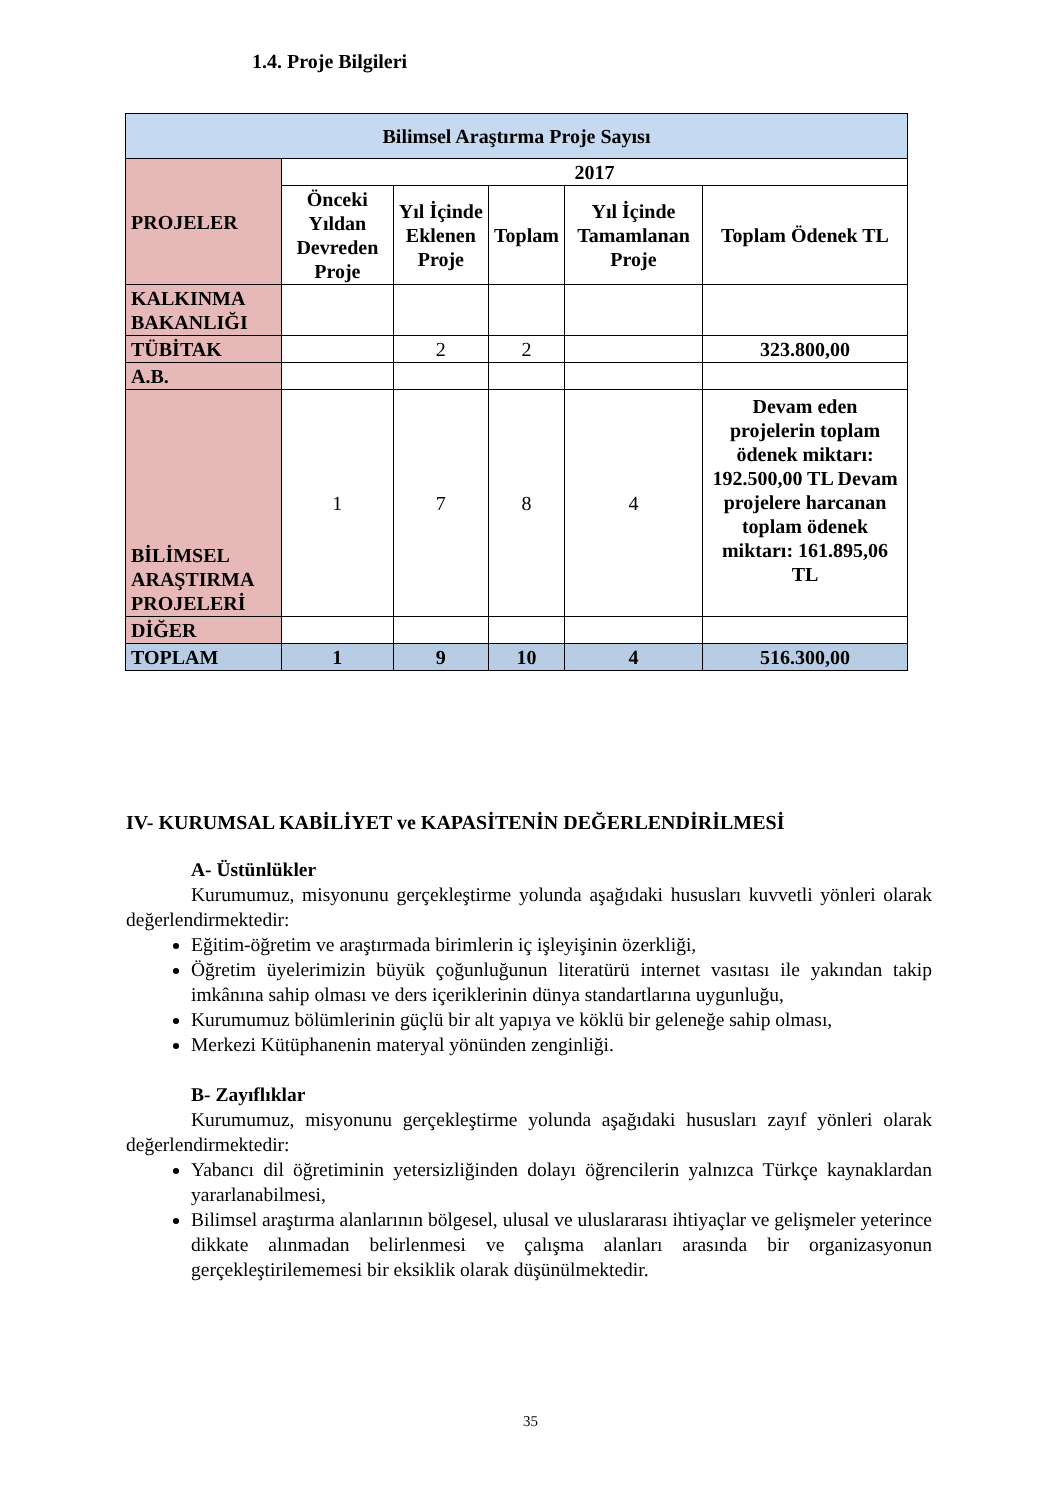1.4. Proje Bilgileri
| Bilimsel Araştırma Proje Sayısı | | | | | |
| --- | --- | --- | --- | --- | --- |
| PROJELER | 2017 | | | | |
| | Önceki Yıldan Devreden Proje | Yıl İçinde Eklenen Proje | Toplam | Yıl İçinde Tamamlanan Proje | Toplam Ödenek TL |
| KALKINMA BAKANLIĞI | | | | | |
| TÜBİTAK | | 2 | 2 | | 323.800,00 |
| A.B. | | | | | |
| BİLİMSEL ARAŞTIRMA PROJELERİ | 1 | 7 | 8 | 4 | Devam eden projelerin toplam ödenek miktarı: 192.500,00 TL Devam projelere harcanan toplam ödenek miktarı: 161.895,06 TL |
| DİĞER | | | | | |
| TOPLAM | 1 | 9 | 10 | 4 | 516.300,00 |
IV- KURUMSAL KABİLİYET ve KAPASİTENİN DEĞERLENDİRİLMESİ
A- Üstünlükler
Kurumumuz, misyonunu gerçekleştirme yolunda aşağıdaki hususları kuvvetli yönleri olarak değerlendirmektedir:
Eğitim-öğretim ve araştırmada birimlerin iç işleyişinin özerkliği,
Öğretim üyelerimizin büyük çoğunluğunun literatürü internet vasıtası ile yakından takip imkânına sahip olması ve ders içeriklerinin dünya standartlarına uygunluğu,
Kurumumuz bölümlerinin güçlü bir alt yapıya ve köklü bir geleneğe sahip olması,
Merkezi Kütüphanenin materyal yönünden zenginliği.
B- Zayıflıklar
Kurumumuz, misyonunu gerçekleştirme yolunda aşağıdaki hususları zayıf yönleri olarak değerlendirmektedir:
Yabancı dil öğretiminin yetersizliğinden dolayı öğrencilerin yalnızca Türkçe kaynaklardan yararlanabilmesi,
Bilimsel araştırma alanlarının bölgesel, ulusal ve uluslararası ihtiyaçlar ve gelişmeler yeterince dikkate alınmadan belirlenmesi ve çalışma alanları arasında bir organizasyonun gerçekleştirilememesi bir eksiklik olarak düşünülmektedir.
35